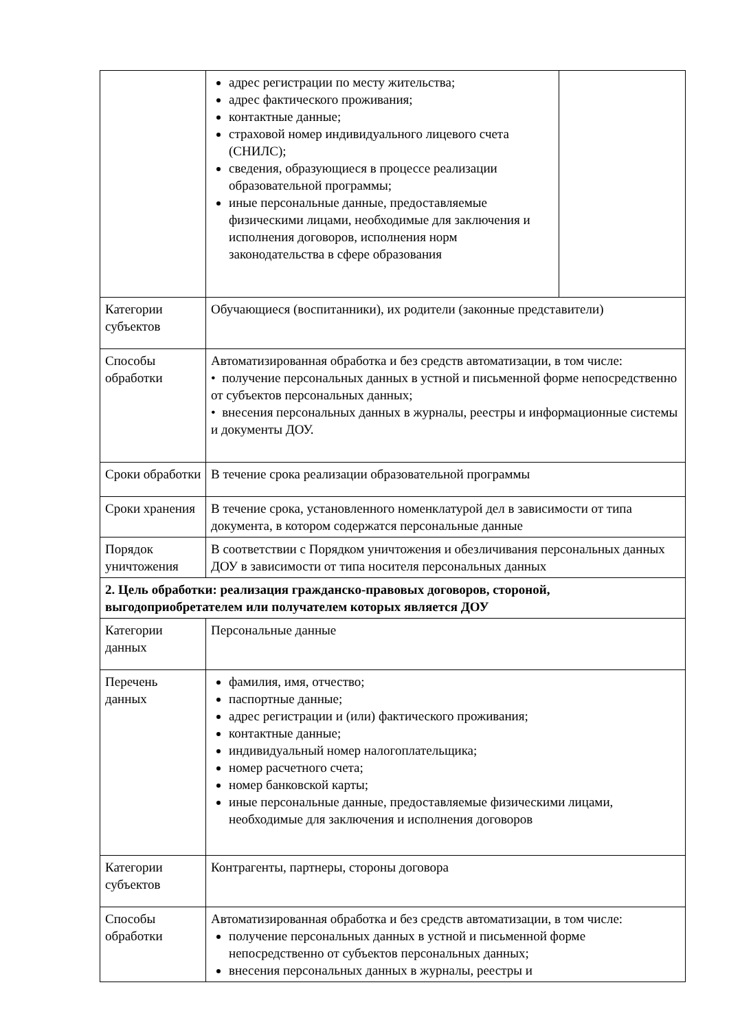| | адрес регистрации по месту жительства; адрес фактического проживания; контактные данные; страховой номер индивидуального лицевого счета (СНИЛС); сведения, образующиеся в процессе реализации образовательной программы; иные персональные данные, предоставляемые физическими лицами, необходимые для заключения и исполнения договоров, исполнения норм законодательства в сфере образования | |
| Категории субъектов | Обучающиеся (воспитанники), их родители (законные представители) | |
| Способы обработки | Автоматизированная обработка и без средств автоматизации, в том числе: • получение персональных данных в устной и письменной форме непосредственно от субъектов персональных данных; • внесения персональных данных в журналы, реестры и информационные системы и документы ДОУ. | |
| Сроки обработки | В течение срока реализации образовательной программы | |
| Сроки хранения | В течение срока, установленного номенклатурой дел в зависимости от типа документа, в котором содержатся персональные данные | |
| Порядок уничтожения | В соответствии с Порядком уничтожения и обезличивания персональных данных ДОУ в зависимости от типа носителя персональных данных | |
| 2. Цель обработки: реализация гражданско-правовых договоров, стороной, выгодоприобретателем или получателем которых является ДОУ | | |
| Категории данных | Персональные данные | |
| Перечень данных | фамилия, имя, отчество; паспортные данные; адрес регистрации и (или) фактического проживания; контактные данные; индивидуальный номер налогоплательщика; номер расчетного счета; номер банковской карты; иные персональные данные, предоставляемые физическими лицами, необходимые для заключения и исполнения договоров | |
| Категории субъектов | Контрагенты, партнеры, стороны договора | |
| Способы обработки | Автоматизированная обработка и без средств автоматизации, в том числе: получение персональных данных в устной и письменной форме непосредственно от субъектов персональных данных; внесения персональных данных в журналы, реестры и | |